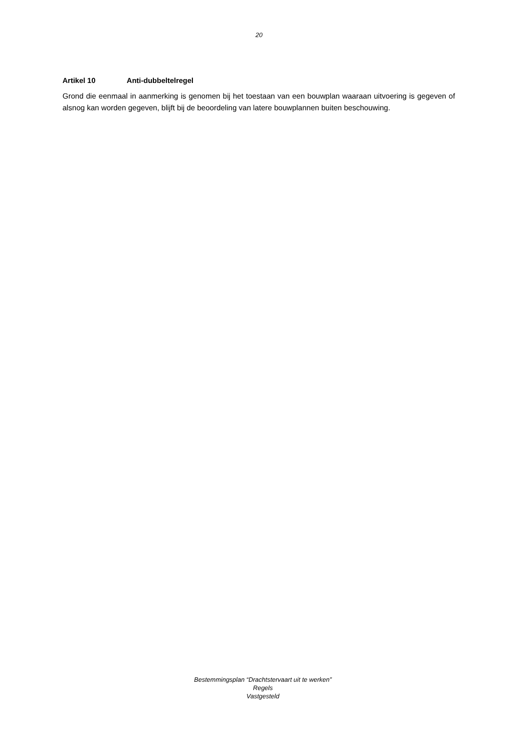20
Artikel 10 Anti-dubbeltelregel
Grond die eenmaal in aanmerking is genomen bij het toestaan van een bouwplan waaraan uitvoering is gegeven of alsnog kan worden gegeven, blijft bij de beoordeling van latere bouwplannen buiten beschouwing.
Bestemmingsplan “Drachtstervaart uit te werken”
Regels
Vastgesteld